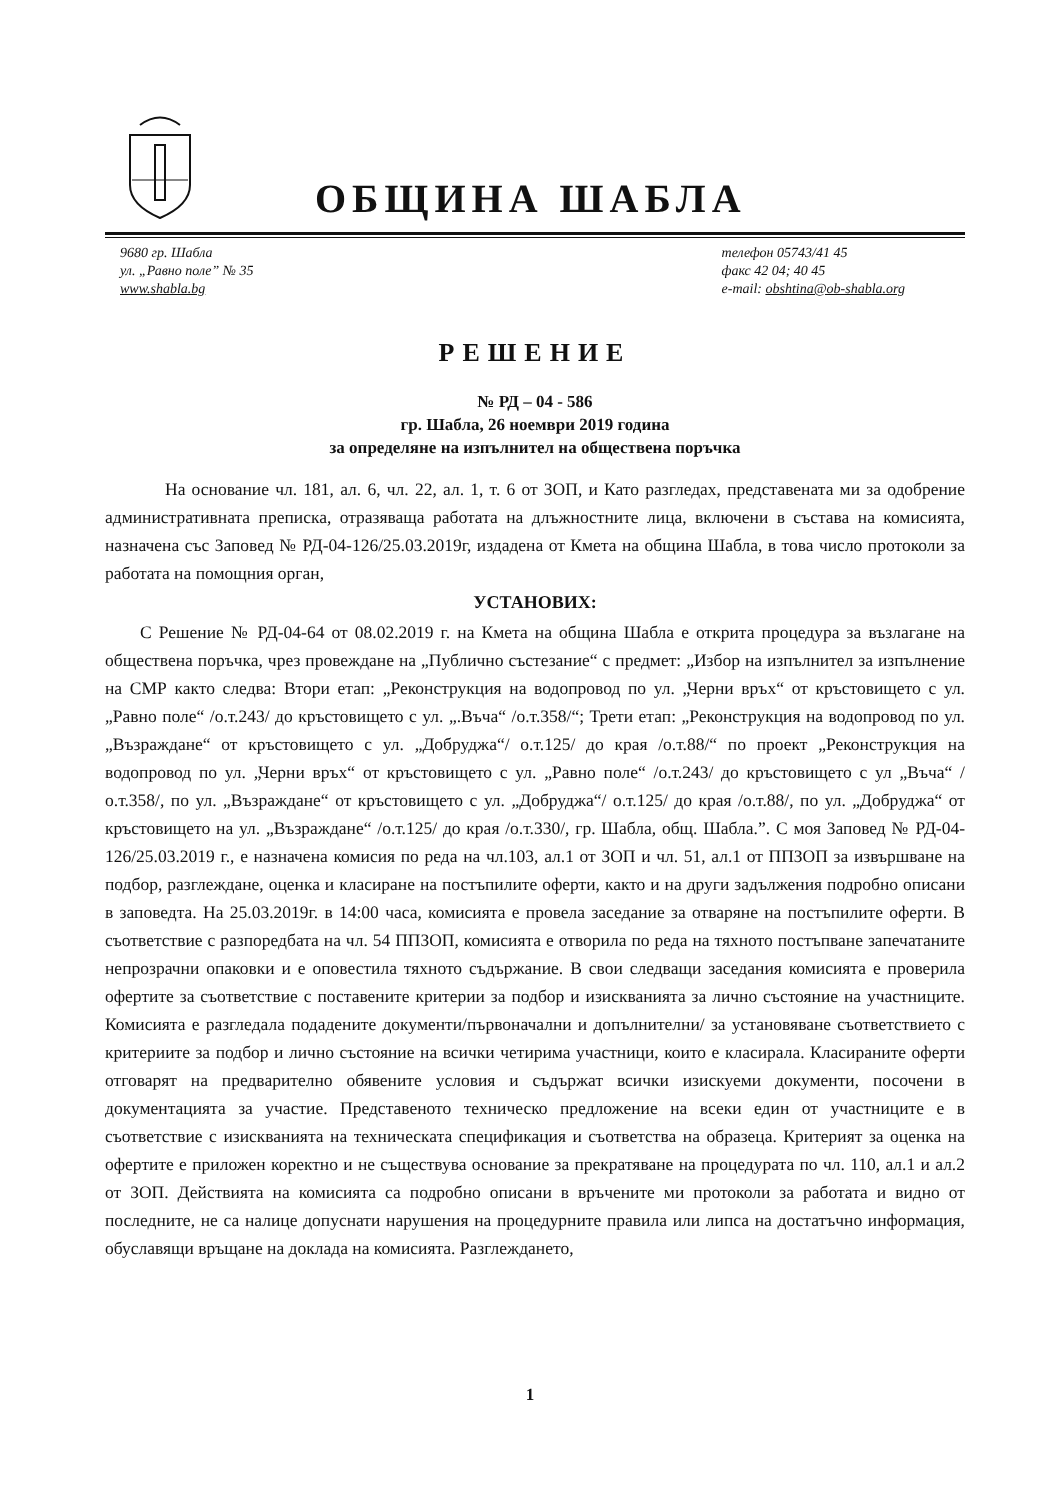ОБЩИНА ШАБЛА
9680 гр. Шабла
ул. „Равно поле” № 35
www.shabla.bg
телефон 05743/41 45
факс 42 04; 40 45
e-mail: obshtina@ob-shabla.org
РЕШЕНИЕ
№ РД – 04 - 586
гр. Шабла, 26 ноември 2019 година
за определяне на изпълнител на обществена поръчка
На основание чл. 181, ал. 6, чл. 22, ал. 1, т. 6 от ЗОП, и Като разгледах, представената ми за одобрение административната преписка, отразяваща работата на длъжностните лица, включени в състава на комисията, назначена със Заповед № РД-04-126/25.03.2019г, издадена от Кмета на община Шабла, в това число протоколи за работата на помощния орган,
УСТАНОВИХ:
С Решение № РД-04-64 от 08.02.2019 г. на Кмета на община Шабла е открита процедура за възлагане на обществена поръчка, чрез провеждане на „Публично състезание“ с предмет: „Избор на изпълнител за изпълнение на СМР както следва: Втори етап: „Реконструкция на водопровод по ул. „Черни връх“ от кръстовището с ул. „Равно поле“ /о.т.243/ до кръстовището с ул. „.Въча“ /о.т.358/“; Трети етап: „Реконструкция на водопровод по ул. „Възраждане“ от кръстовището с ул. „Добруджа“/ о.т.125/ до края /о.т.88/“ по проект „Реконструкция на водопровод по ул. „Черни връх“ от кръстовището с ул. „Равно поле“ /о.т.243/ до кръстовището с ул „Въча“ /о.т.358/, по ул. „Възраждане“ от кръстовището с ул. „Добруджа“/ о.т.125/ до края /о.т.88/, по ул. „Добруджа“ от кръстовището на ул. „Възраждане“ /о.т.125/ до края /о.т.330/, гр. Шабла, общ. Шабла.”. С моя Заповед № РД-04-126/25.03.2019 г., е назначена комисия по реда на чл.103, ал.1 от ЗОП и чл. 51, ал.1 от ППЗОП за извършване на подбор, разглеждане, оценка и класиране на постъпилите оферти, както и на други задължения подробно описани в заповедта. На 25.03.2019г. в 14:00 часа, комисията е провела заседание за отваряне на постъпилите оферти. В съответствие с разпоредбата на чл. 54 ППЗОП, комисията е отворила по реда на тяхното постъпване запечатаните непрозрачни опаковки и е оповестила тяхното съдържание. В свои следващи заседания комисията е проверила офертите за съответствие с поставените критерии за подбор и изискванията за лично състояние на участниците. Комисията е разгледала подадените документи/първоначални и допълнителни/ за установяване съответствието с критериите за подбор и лично състояние на всички четирима участници, които е класирала. Класираните оферти отговарят на предварително обявените условия и съдържат всички изискуеми документи, посочени в документацията за участие. Представеното техническо предложение на всеки един от участниците е в съответствие с изискванията на техническата спецификация и съответства на образеца. Критерият за оценка на офертите е приложен коректно и не съществува основание за прекратяване на процедурата по чл. 110, ал.1 и ал.2 от ЗОП. Действията на комисията са подробно описани в връчените ми протоколи за работата и видно от последните, не са налице допуснати нарушения на процедурните правила или липса на достатъчно информация, обуславящи връщане на доклада на комисията. Разглеждането,
1